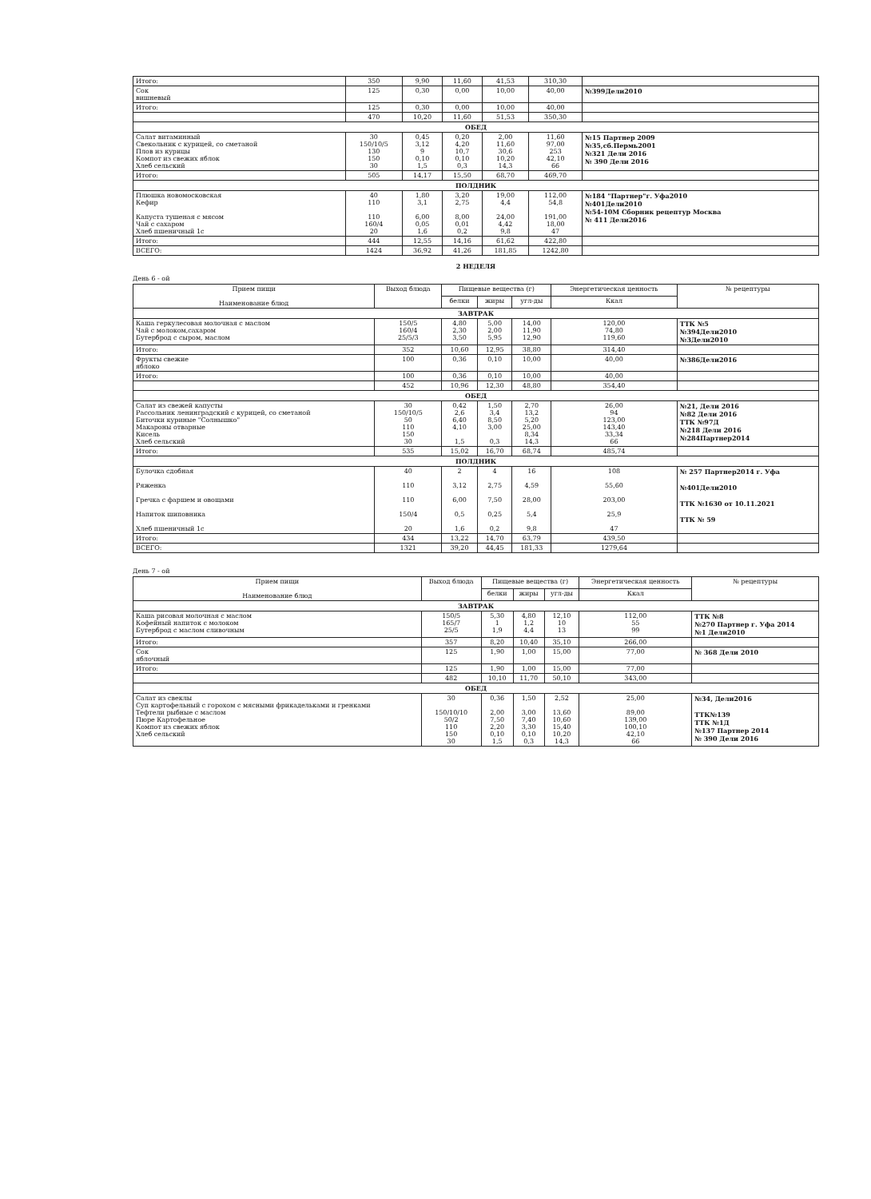| Итого: | 350 | 9,90 | 11,60 | 41,53 | 310,30 | |
| Сок вишневый | 125 | 0,30 | 0,00 | 10,00 | 40,00 | №399Дели2010 |
| Итого: | 125 | 0,30 | 0,00 | 10,00 | 40,00 | |
| | 470 | 10,20 | 11,60 | 51,53 | 350,30 | |
| ОБЕД | | | | | | |
| Салат витаминный Свекольник с курицей, со сметаной Плов из курицы Компот из свежих яблок Хлеб сельский | 30 150/10/5 130 150 30 | 0,45 3,12 9 0,10 1,5 | 0,20 4,20 10,7 0,10 0,3 | 2,00 11,60 30,6 10,20 14,3 | 11,60 97,00 253 42,10 66 | №15 Партнер 2009 №35,сб.Пермь2001 №321 Дели 2016 № 390 Дели 2016 |
| Итого: | 505 | 14,17 | 15,50 | 68,70 | 469,70 | |
| ПОЛДНИК | | | | | | |
| Плюшка новомосковская Кефир Капуста тушеная с мясом Чай с сахаром Хлеб пшеничный 1с | 40 110 110 160/4 20 | 1,80 3,1 6,00 0,05 1,6 | 3,20 2,75 8,00 0,01 0,2 | 19,00 4,4 24,00 4,42 9,8 | 112,00 54,8 191,00 18,00 47 | №184 "Партнер"г. Уфа2010 №401Дели2010 №54-10М Сборник рецептур Москва № 411 Дели2016 |
| Итого: | 444 | 12,55 | 14,16 | 61,62 | 422,80 | |
| ВСЕГО: | 1424 | 36,92 | 41,26 | 181,85 | 1242,80 | |
2 НЕДЕЛЯ
День 6 - ой
| Прием пищи Наименование блюд | Выход блюда | Пищевые вещества (г) | | | Энергетическая ценность | № рецептуры |
| --- | --- | --- | --- | --- | --- | --- |
| | | белки | жиры | угл-ды | Ккал | |
| ЗАВТРАК | | | | | | |
| Каша геркулесовая молочная с маслом Чай с молоком,сахаром Бутерброд с сыром, маслом | 150/5 160/4 25/5/3 | 4,80 2,30 3,50 | 5,00 2,00 5,95 | 14,00 11,90 12,90 | 120,00 74,80 119,60 | ТТК №5 №394Дели2010 №3Дели2010 |
| Итого: | 352 | 10,60 | 12,95 | 38,80 | 314,40 | |
| Фрукты свежие яблоко | 100 | 0,36 | 0,10 | 10,00 | 40,00 | №386Дели2016 |
| Итого: | 100 | 0,36 | 0,10 | 10,00 | 40,00 | |
| | 452 | 10,96 | 12,30 | 48,80 | 354,40 | |
| ОБЕД | | | | | | |
| Салат из свежей капусты Рассольник ленинградский с курицей, со сметаной Биточки куриные "Солнышко" Макароны отварные Кисель Хлеб сельский | 30 150/10/5 50 110 150 30 | 0,42 2,6 6,40 4,10 1,5 | 1,50 3,4 8,50 3,00 0,3 | 2,70 13,2 5,20 25,00 8,34 14,3 | 26,00 94 123,00 143,40 33,34 66 | №21, Дели 2016 №82 Дели 2016 ТТК №97Д №218 Дели 2016 №284Партнер2014 |
| Итого: | 535 | 15,02 | 16,70 | 68,74 | 485,74 | |
| ПОЛДНИК | | | | | | |
| Булочка сдобная Ряженка Гречка с фаршем и овощами Напиток шиповника Хлеб пшеничный 1с | 40 110 110 150/4 20 | 2 3,12 6,00 0,5 1,6 | 4 2,75 7,50 0,25 0,2 | 16 4,59 28,00 5,4 9,8 | 108 55,60 203,00 25,9 47 | № 257 Партнер2014 г. Уфа №401Дели2010 ТТК №1630 от 10.11.2021 ТТК № 59 |
| Итого: | 434 | 13,22 | 14,70 | 63,79 | 439,50 | |
| ВСЕГО: | 1321 | 39,20 | 44,45 | 181,33 | 1279,64 | |
День 7 - ой
| Прием пищи Наименование блюд | Выход блюда | Пищевые вещества (г) | | | Энергетическая ценность | № рецептуры |
| --- | --- | --- | --- | --- | --- | --- |
| | | белки | жиры | угл-ды | Ккал | |
| ЗАВТРАК | | | | | | |
| Каша рисовая молочная с маслом Кофейный напиток с молоком Бутерброд с маслом сливочным | 150/5 165/7 25/5 | 5,30 1 1,9 | 4,80 1,2 4,4 | 12,10 10 13 | 112,00 55 99 | ТТК №8 №270 Партнер г. Уфа 2014 №1 Дели2010 |
| Итого: | 357 | 8,20 | 10,40 | 35,10 | 266,00 | |
| Сок яблочный | 125 | 1,90 | 1,00 | 15,00 | 77,00 | № 368 Дели 2010 |
| Итого: | 125 | 1,90 | 1,00 | 15,00 | 77,00 | |
| | 482 | 10,10 | 11,70 | 50,10 | 343,00 | |
| ОБЕД | | | | | | |
| Салат из свеклы Суп картофельный с горохом с мясными фрикадельками и гренками Тефтели рыбные с маслом Пюре Картофельное Компот из свежих яблок Хлеб сельский | 30 150/10/10 50/2 110 150 30 | 0,36 2,00 7,50 2,20 0,10 1,5 | 1,50 3,00 7,40 3,30 0,10 0,3 | 2,52 13,60 10,60 15,40 10,20 14,3 | 25,00 89,00 139,00 100,10 42,10 66 | №34, Дели2016 ТТК№139 ТТК №1Д №137 Партнер 2014 № 390 Дели 2016 |